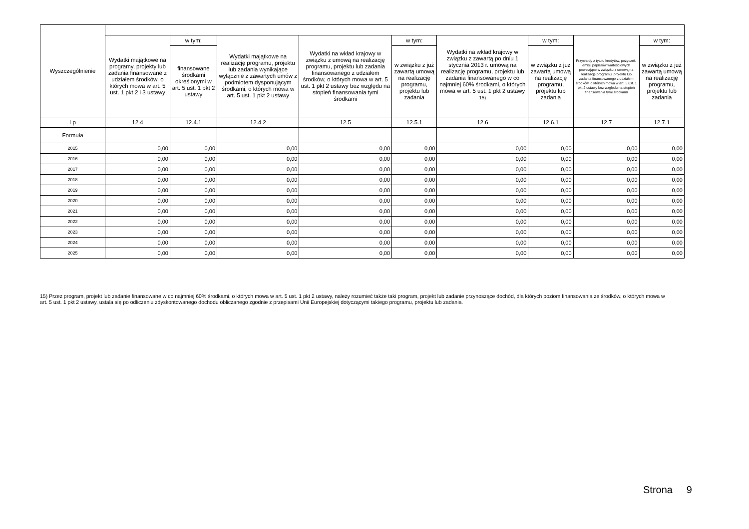| Wyszczególnienie | | | | | | | | | |
| --- | --- | --- | --- | --- | --- | --- | --- | --- | --- |
| | Wydatki majątkowe na programy, projekty lub zadania finansowane z udziałem środków, o których mowa w art. 5 ust. 1 pkt 2 i 3 ustawy | w tym: | Wydatki majątkowe na realizację programu, projektu lub zadania wynikające wyłącznie z zawartych umów z podmiotem dysponującym środkami, o których mowa w art. 5 ust. 1 pkt 2 ustawy | Wydatki na wkład krajowy w związku z umową na realizację programu, projektu lub zadania finansowanego z udziałem środków, o których mowa w art. 5 ust. 1 pkt 2 ustawy bez względu na stopień finansowania tymi środkami | w tym: | Wydatki na wkład krajowy w związku z zawartą po dniu 1 stycznia 2013 r. umową na realizację programu, projektu lub zadania finansowanego w co najmniej 60% środkami, o których mowa w art. 5 ust. 1 pkt 2 ustawy <sup>15)</sup> | w tym: | Przychody z tytułu kredytów, pożyczek, emisji papierów wartościowych powstające w związku z umową na realizację programu, projektu lub zadania finansowanego z udziałem środków, o których mowa w art. 5 ust. 1 pkt 2 ustawy bez względu na stopień finansowania tymi środkami | w tym: |
| | | finansowane środkami określonymi w art. 5 ust. 1 pkt 2 ustawy | | | w związku z już zawartą umową na realizację programu, projektu lub zadania | | w związku z już zawartą umową na realizację programu, projektu lub zadania | | w związku z już zawartą umową na realizację programu, projektu lub zadania |
| Lp | 12.4 | 12.4.1 | 12.4.2 | 12.5 | 12.5.1 | 12.6 | 12.6.1 | 12.7 | 12.7.1 |
| Formuła | | | | | | | | | |
| 2015 | 0,00 | 0,00 | 0,00 | 0,00 | 0,00 | 0,00 | 0,00 | 0,00 | 0,00 |
| 2016 | 0,00 | 0,00 | 0,00 | 0,00 | 0,00 | 0,00 | 0,00 | 0,00 | 0,00 |
| 2017 | 0,00 | 0,00 | 0,00 | 0,00 | 0,00 | 0,00 | 0,00 | 0,00 | 0,00 |
| 2018 | 0,00 | 0,00 | 0,00 | 0,00 | 0,00 | 0,00 | 0,00 | 0,00 | 0,00 |
| 2019 | 0,00 | 0,00 | 0,00 | 0,00 | 0,00 | 0,00 | 0,00 | 0,00 | 0,00 |
| 2020 | 0,00 | 0,00 | 0,00 | 0,00 | 0,00 | 0,00 | 0,00 | 0,00 | 0,00 |
| 2021 | 0,00 | 0,00 | 0,00 | 0,00 | 0,00 | 0,00 | 0,00 | 0,00 | 0,00 |
| 2022 | 0,00 | 0,00 | 0,00 | 0,00 | 0,00 | 0,00 | 0,00 | 0,00 | 0,00 |
| 2023 | 0,00 | 0,00 | 0,00 | 0,00 | 0,00 | 0,00 | 0,00 | 0,00 | 0,00 |
| 2024 | 0,00 | 0,00 | 0,00 | 0,00 | 0,00 | 0,00 | 0,00 | 0,00 | 0,00 |
| 2025 | 0,00 | 0,00 | 0,00 | 0,00 | 0,00 | 0,00 | 0,00 | 0,00 | 0,00 |
15) Przez program, projekt lub zadanie finansowane w co najmniej 60% środkami, o których mowa w art. 5 ust. 1 pkt 2 ustawy, należy rozumieć także taki program, projekt lub zadanie przynoszące dochód, dla których poziom finansowania ze środków, o których mowa w art. 5 ust. 1 pkt 2 ustawy, ustala się po odliczeniu zdyskontowanego dochodu obliczanego zgodnie z przepisami Unii Europejskiej dotyczącymi takiego programu, projektu lub zadania.
Strona 9